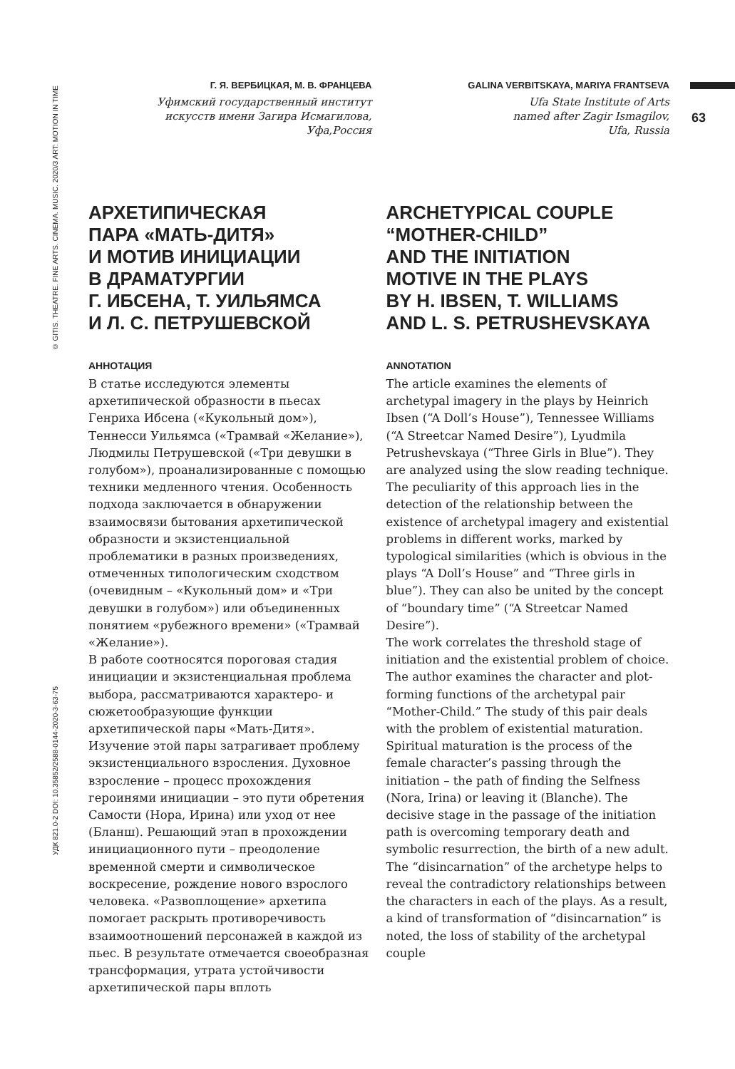© GITIS. THEATRE. FINE ARTS. CINEMA. MUSIC. 2020/3 ART: MOTION IN TIME
УДК 821.0-2 DOI: 10.35852/2588-0144-2020-3-63-75
63
Г. Я. ВЕРБИЦКАЯ, М. В. ФРАНЦЕВА
Уфимский государственный институт
искусств имени Загира Исмагилова,
Уфа,Россия
АРХЕТИПИЧЕСКАЯ
ПАРА «МАТЬ-ДИТЯ»
И МОТИВ ИНИЦИАЦИИ
В ДРАМАТУРГИИ
Г. ИБСЕНА, Т. УИЛЬЯМСА
И Л. С. ПЕТРУШЕВСКОЙ
АННОТАЦИЯ
В статье исследуются элементы архетипической образности в пьесах Генриха Ибсена («Кукольный дом»), Теннесси Уильямса («Трамвай «Желание»), Людмилы Петрушевской («Три девушки в голубом»), проанализированные с помощью техники медленного чтения. Особенность подхода заключается в обнаружении взаимосвязи бытования архетипической образности и экзистенциальной проблематики в разных произведениях, отмеченных типологическим сходством (очевидным – «Кукольный дом» и «Три девушки в голубом») или объединенных понятием «рубежного времени» («Трамвай «Желание»).
В работе соотносятся пороговая стадия инициации и экзистенциальная проблема выбора, рассматриваются характеро- и сюжетообразующие функции архетипической пары «Мать-Дитя». Изучение этой пары затрагивает проблему экзистенциального взросления. Духовное взросление – процесс прохождения героинями инициации – это пути обретения Самости (Нора, Ирина) или уход от нее (Бланш). Решающий этап в прохождении инициационного пути – преодоление временной смерти и символическое воскресение, рождение нового взрослого человека. «Развоплощение» архетипа помогает раскрыть противоречивость взаимоотношений персонажей в каждой из пьес. В результате отмечается своеобразная трансформация, утрата устойчивости архетипической пары вплоть
GALINA VERBITSKAYA, MARIYA FRANTSEVA
Ufa State Institute of Arts
named after Zagir Ismagilov,
Ufa, Russia
ARCHETYPICAL COUPLE
“MOTHER-CHILD”
AND THE INITIATION
MOTIVE IN THE PLAYS
BY H. IBSEN, T. WILLIAMS
AND L. S. PETRUSHEVSKAYA
ANNOTATION
The article examines the elements of archetypal imagery in the plays by Heinrich Ibsen (“A Doll’s House”), Tennessee Williams (“A Streetcar Named Desire”), Lyudmila Petrushevskaya (“Three Girls in Blue”). They are analyzed using the slow reading technique. The peculiarity of this approach lies in the detection of the relationship between the existence of archetypal imagery and existential problems in different works, marked by typological similarities (which is obvious in the plays “A Doll’s House” and “Three girls in blue”). They can also be united by the concept of “boundary time” (“A Streetcar Named Desire”).
The work correlates the threshold stage of initiation and the existential problem of choice. The author examines the character and plot-forming functions of the archetypal pair “Mother-Child.” The study of this pair deals with the problem of existential maturation. Spiritual maturation is the process of the female character’s passing through the initiation – the path of finding the Selfness (Nora, Irina) or leaving it (Blanche). The decisive stage in the passage of the initiation path is overcoming temporary death and symbolic resurrection, the birth of a new adult. The “disincarnation” of the archetype helps to reveal the contradictory relationships between the characters in each of the plays. As a result, a kind of transformation of “disincarnation” is noted, the loss of stability of the archetypal couple